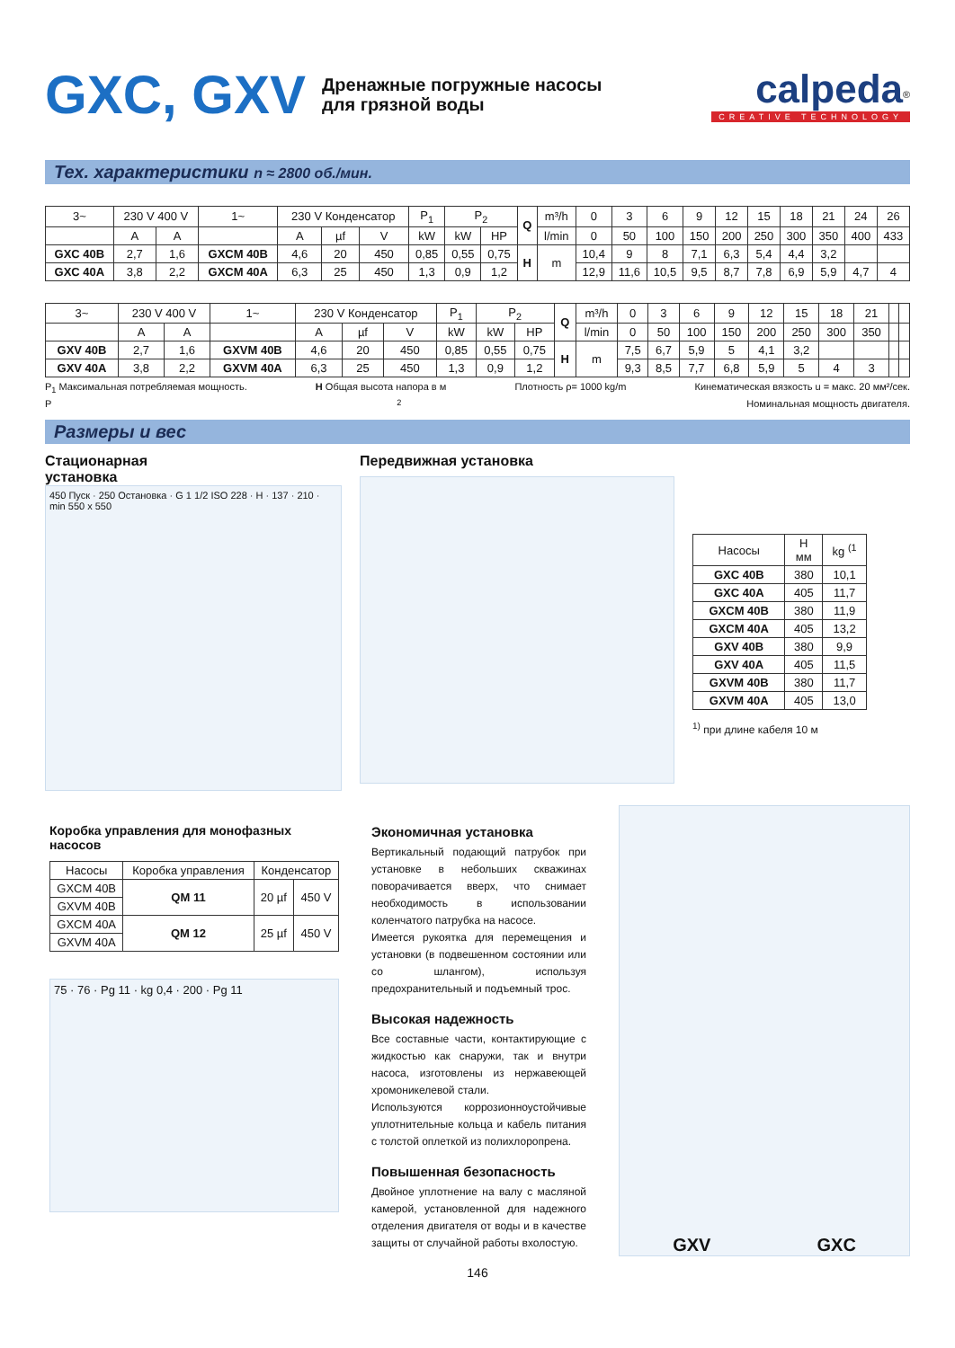GXC, GXV
Дренажные погружные насосы
для грязной воды
calpeda<sup>®</sup>
CREATIVE TECHNOLOGY
Тех. характеристики n ≈ 2800 об./мин.
| 3~ | 230 V 400 V | | 1~ | 230 V Конденсатор | | | P<sub>1</sub> | P<sub>2</sub> | | Q | m³/h | 0 | 3 | 6 | 9 | 12 | 15 | 18 | 21 | 24 | 26 |
| | A | A | | A | µf | V | kW | kW | HP | | l/min | 0 | 50 | 100 | 150 | 200 | 250 | 300 | 350 | 400 | 433 |
| GXC 40B | 2,7 | 1,6 | GXCM 40B | 4,6 | 20 | 450 | 0,85 | 0,55 | 0,75 | H | m | 10,4 | 9 | 8 | 7,1 | 6,3 | 5,4 | 4,4 | 3,2 | | |
| GXC 40A | 3,8 | 2,2 | GXCM 40A | 6,3 | 25 | 450 | 1,3 | 0,9 | 1,2 | | | 12,9 | 11,6 | 10,5 | 9,5 | 8,7 | 7,8 | 6,9 | 5,9 | 4,7 | 4 |
| 3~ | 230 V 400 V | | 1~ | 230 V Конденсатор | | | P<sub>1</sub> | P<sub>2</sub> | | Q | m³/h | 0 | 3 | 6 | 9 | 12 | 15 | 18 | 21 | | |
| | A | A | | A | µf | V | kW | kW | HP | | l/min | 0 | 50 | 100 | 150 | 200 | 250 | 300 | 350 | | |
| GXV 40B | 2,7 | 1,6 | GXVM 40B | 4,6 | 20 | 450 | 0,85 | 0,55 | 0,75 | H | m | 7,5 | 6,7 | 5,9 | 5 | 4,1 | 3,2 | | | | |
| GXV 40A | 3,8 | 2,2 | GXVM 40A | 6,3 | 25 | 450 | 1,3 | 0,9 | 1,2 | | | 9,3 | 8,5 | 7,7 | 6,8 | 5,9 | 5 | 4 | 3 | | |
P<sub>1</sub> Максимальная потребляемая мощность. H Общая высота напора в м Плотность ρ= 1000 kg/m Кинематическая вязкость u = макс. 20 мм²/сек.
P<sub>2</sub> Номинальная мощность двигателя.
Размеры и вес
Стационарная
установка
450 Пуск · 250 Остановка · G 1 1/2 ISO 228 · H · 137 · 210 · min 550 x 550
Передвижная установка
| Насосы | H мм | kg <sup>(1</sup> |
| --- | --- | --- |
| GXC 40B | 380 | 10,1 |
| GXC 40A | 405 | 11,7 |
| GXCM 40B | 380 | 11,9 |
| GXCM 40A | 405 | 13,2 |
| GXV 40B | 380 | 9,9 |
| GXV 40A | 405 | 11,5 |
| GXVM 40B | 380 | 11,7 |
| GXVM 40A | 405 | 13,0 |
<sup>1)</sup> при длине кабеля 10 м
Коробка управления для монофазных насосов
| Насосы | Коробка управления | Конденсатор | |
| --- | --- | --- | --- |
| GXCM 40B | QM 11 | 20 µf | 450 V |
| GXVM 40B | | | |
| GXCM 40A | QM 12 | 25 µf | 450 V |
| GXVM 40A | | | |
75 · 76 · Pg 11 · kg 0,4 · 200 · Pg 11
Экономичная установка
Вертикальный подающий патрубок при установке в небольших скважинах поворачивается вверх, что снимает необходимость в использовании коленчатого патрубка на насосе.
Имеется рукоятка для перемещения и установки (в подвешенном состоянии или со шлангом), используя предохранительный и подъемный трос.
Высокая надежность
Все составные части, контактирующие с жидкостью как снаружи, так и внутри насоса, изготовлены из нержавеющей хромоникелевой стали.
Используются коррозионноустойчивые уплотнительные кольца и кабель питания с толстой оплеткой из полихлоропрена.
Повышенная безопасность
Двойное уплотнение на валу с масляной камерой, установленной для надежного отделения двигателя от воды и в качестве защиты от случайной работы вхолостую.
GXV GXC
146